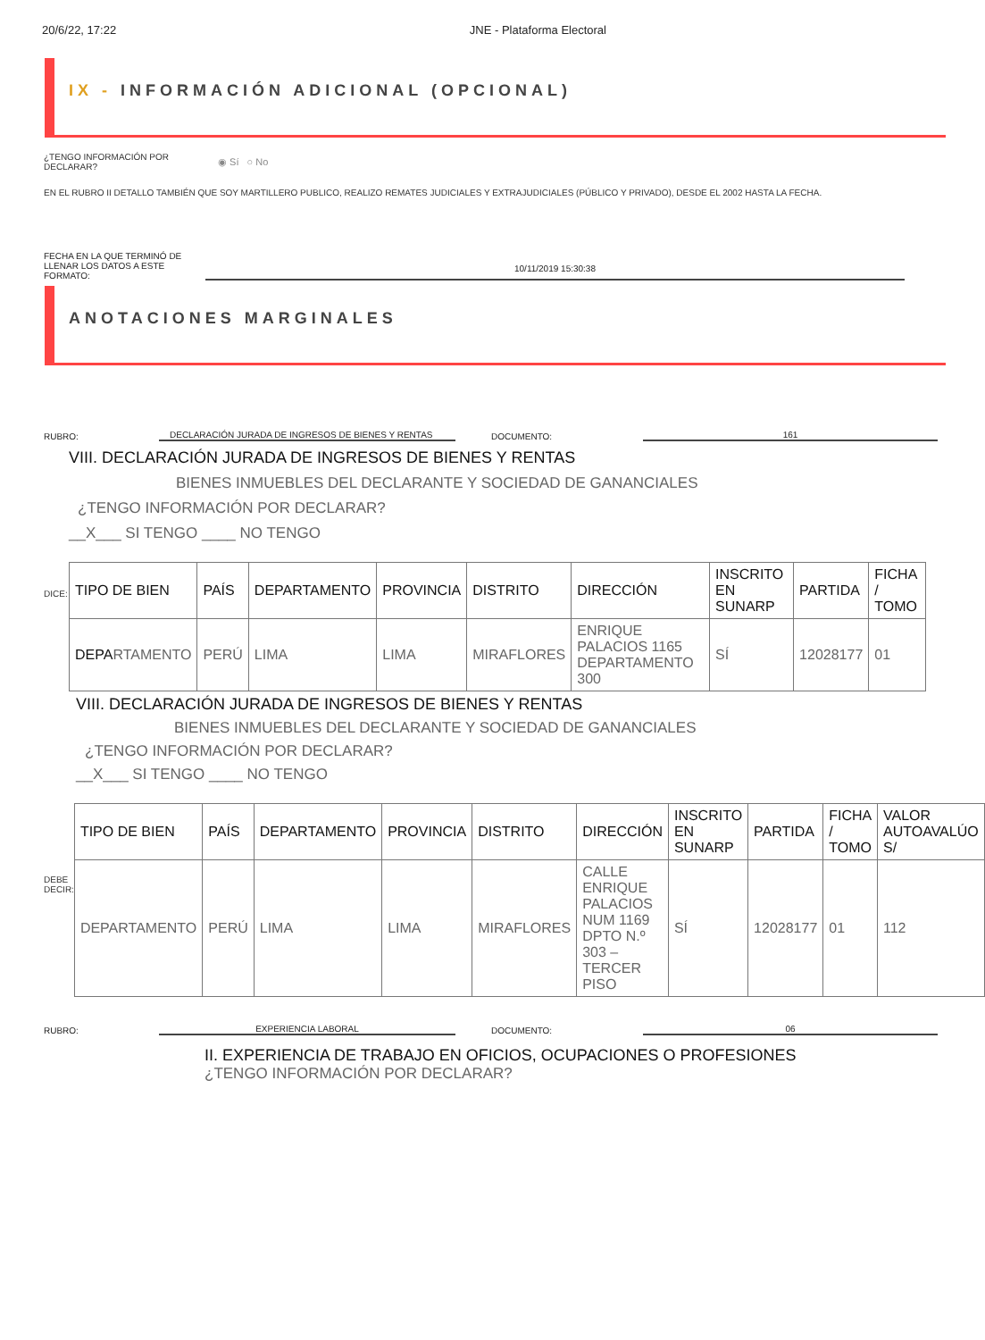20/6/22, 17:22 JNE - Plataforma Electoral
IX - INFORMACIÓN ADICIONAL (OPCIONAL)
¿TENGO INFORMACIÓN POR DECLARAR? ◉ Sí ○ No
EN EL RUBRO II DETALLO TAMBIÉN QUE SOY MARTILLERO PUBLICO, REALIZO REMATES JUDICIALES Y EXTRAJUDICIALES (PÚBLICO Y PRIVADO), DESDE EL 2002 HASTA LA FECHA.
FECHA EN LA QUE TERMINÓ DE LLENAR LOS DATOS A ESTE FORMATO: 10/11/2019 15:30:38
ANOTACIONES MARGINALES
RUBRO: DECLARACIÓN JURADA DE INGRESOS DE BIENES Y RENTAS DOCUMENTO: 161
VIII. DECLARACIÓN JURADA DE INGRESOS DE BIENES Y RENTAS
BIENES INMUEBLES DEL DECLARANTE Y SOCIEDAD DE GANANCIALES
¿TENGO INFORMACIÓN POR DECLARAR?
__X___ SI TENGO ____ NO TENGO
DICE:
| TIPO DE BIEN | PAÍS | DEPARTAMENTO | PROVINCIA | DISTRITO | DIRECCIÓN | INSCRITO EN SUNARP | PARTIDA | FICHA / TOMO |
| --- | --- | --- | --- | --- | --- | --- | --- | --- |
| DEPA RTAMENTO | PERÚ | LIMA | LIMA | MIRAFLORES | ENRIQUE PALACIOS 1165 DEPARTAMENTO 300 | SÍ | 12028177 | 01 |
VIII. DECLARACIÓN JURADA DE INGRESOS DE BIENES Y RENTAS
BIENES INMUEBLES DEL DECLARANTE Y SOCIEDAD DE GANANCIALES
¿TENGO INFORMACIÓN POR DECLARAR?
__X___ SI TENGO ____ NO TENGO
DEBE DECIR:
| TIPO DE BIEN | PAÍS | DEPARTAMENTO | PROVINCIA | DISTRITO | DIRECCIÓN | INSCRITO EN SUNARP | PARTIDA | FICHA / TOMO | VALOR AUTOAVALÚO S/ |
| --- | --- | --- | --- | --- | --- | --- | --- | --- | --- |
| DEPARTAMENTO | PERÚ | LIMA | LIMA | MIRAFLORES | CALLE ENRIQUE PALACIOS NUM 1169 DPTO N.º 303 – TERCER PISO | SÍ | 12028177 | 01 | 112 |
RUBRO: EXPERIENCIA LABORAL DOCUMENTO: 06
II. EXPERIENCIA DE TRABAJO EN OFICIOS, OCUPACIONES O PROFESIONES
¿TENGO INFORMACIÓN POR DECLARAR?